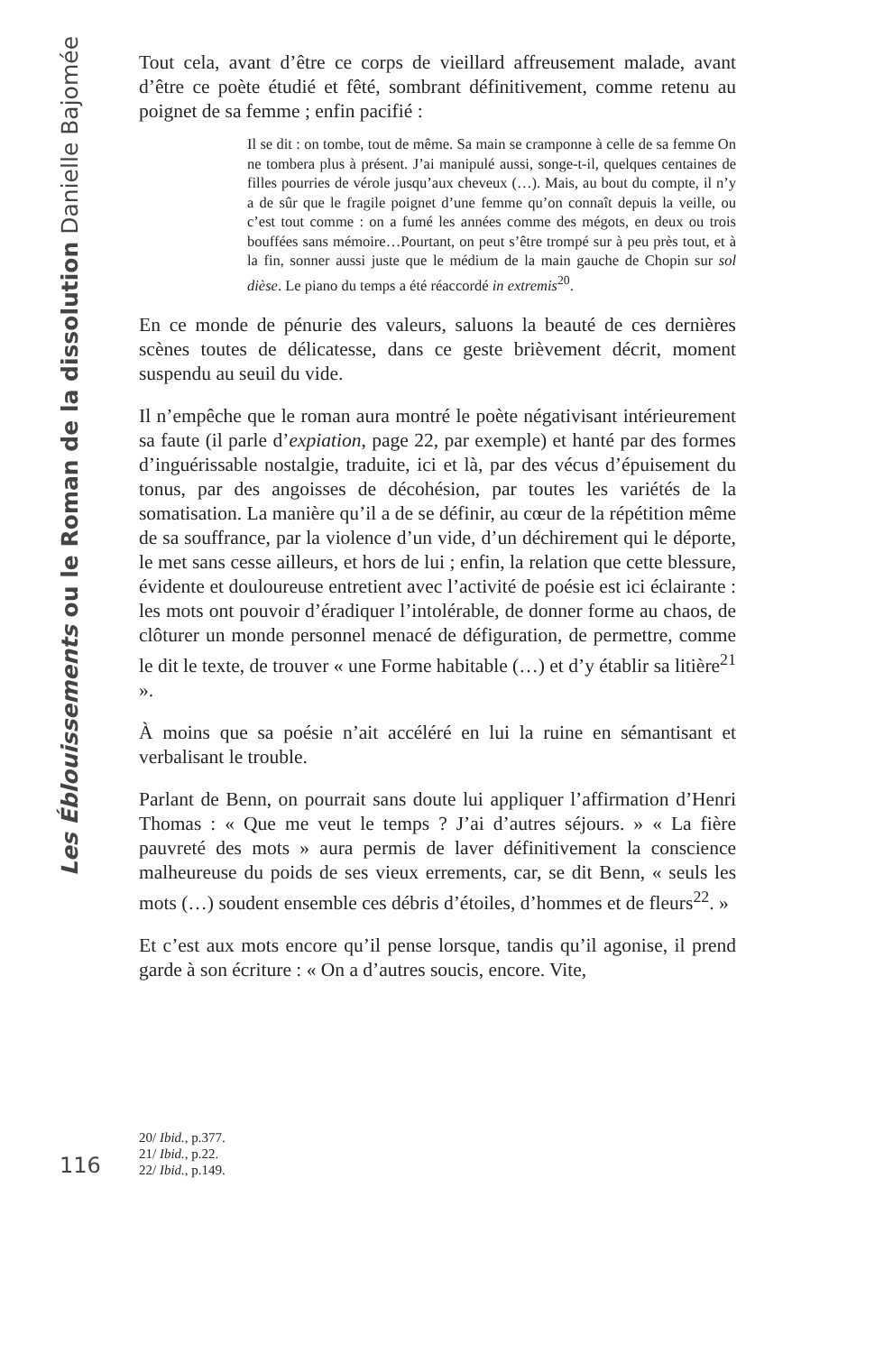Les Éblouissements ou le Roman de la dissolution Danielle Bajomée
Tout cela, avant d’être ce corps de vieillard affreusement malade, avant d’être ce poète étudié et fêté, sombrant définitivement, comme retenu au poignet de sa femme ; enfin pacifié :
Il se dit : on tombe, tout de même. Sa main se cramponne à celle de sa femme On ne tombera plus à présent. J’ai manipulé aussi, songe-t-il, quelques centaines de filles pourries de vérole jusqu’aux cheveux (…). Mais, au bout du compte, il n’y a de sûr que le fragile poignet d’une femme qu’on connaît depuis la veille, ou c’est tout comme : on a fumé les années comme des mégots, en deux ou trois bouffées sans mémoire…Pourtant, on peut s’être trompé sur à peu près tout, et à la fin, sonner aussi juste que le médium de la main gauche de Chopin sur sol dièse. Le piano du temps a été réaccordé in extremis<sup>20</sup>.
En ce monde de pénurie des valeurs, saluons la beauté de ces dernières scènes toutes de délicatesse, dans ce geste brièvement décrit, moment suspendu au seuil du vide.
Il n’empêche que le roman aura montré le poète négativisant intérieurement sa faute (il parle d’expiation, page 22, par exemple) et hanté par des formes d’inguérissable nostalgie, traduite, ici et là, par des vécus d’épuisement du tonus, par des angoisses de décohésion, par toutes les variétés de la somatisation. La manière qu’il a de se définir, au cœur de la répétition même de sa souffrance, par la violence d’un vide, d’un déchirement qui le déporte, le met sans cesse ailleurs, et hors de lui ; enfin, la relation que cette blessure, évidente et douloureuse entretient avec l’activité de poésie est ici éclairante : les mots ont pouvoir d’éradiquer l’intolérable, de donner forme au chaos, de clôturer un monde personnel menacé de défiguration, de permettre, comme le dit le texte, de trouver « une Forme habitable (…) et d’y établir sa litière<sup>21</sup> ».
À moins que sa poésie n’ait accéléré en lui la ruine en sémantisant et verbalisant le trouble.
Parlant de Benn, on pourrait sans doute lui appliquer l’affirmation d’Henri Thomas : « Que me veut le temps ? J’ai d’autres séjours. » « La fière pauvreté des mots » aura permis de laver définitivement la conscience malheureuse du poids de ses vieux errements, car, se dit Benn, « seuls les mots (…) soudent ensemble ces débris d’étoiles, d’hommes et de fleurs<sup>22</sup>. »
Et c’est aux mots encore qu’il pense lorsque, tandis qu’il agonise, il prend garde à son écriture : « On a d’autres soucis, encore. Vite,
20/ Ibid., p.377.
21/ Ibid., p.22.
22/ Ibid., p.149.
116